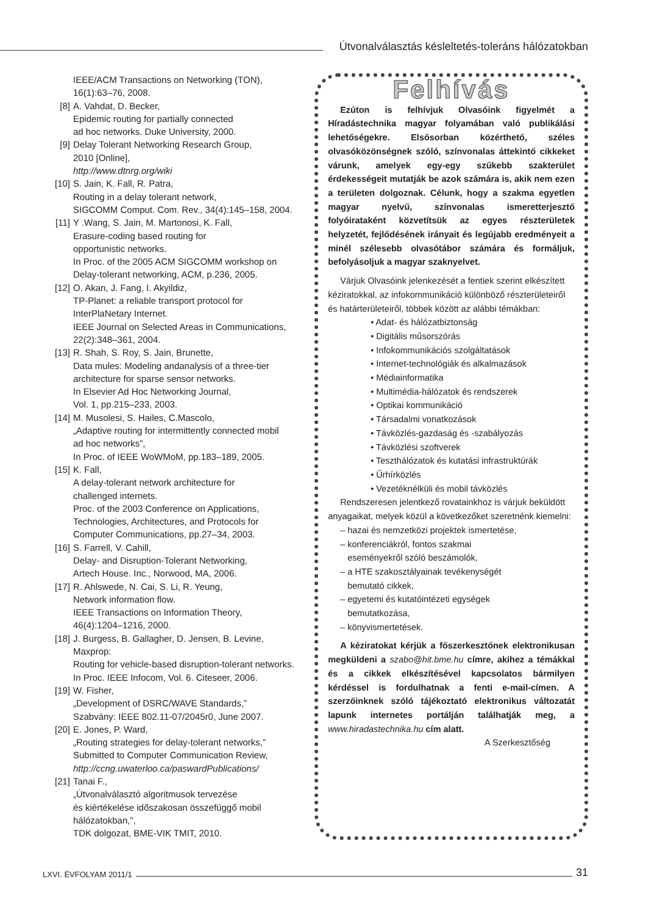Útvonalválasztás késleltetés-toleráns hálózatokban
IEEE/ACM Transactions on Networking (TON),
16(1):63–76, 2008.
[8] A. Vahdat, D. Becker,
Epidemic routing for partially connected
ad hoc networks. Duke University, 2000.
[9] Delay Tolerant Networking Research Group,
2010 [Online],
http://www.dtnrg.org/wiki
[10] S. Jain, K. Fall, R. Patra,
Routing in a delay tolerant network,
SIGCOMM Comput. Com. Rev., 34(4):145–158, 2004.
[11] Y .Wang, S. Jain, M. Martonosi, K. Fall,
Erasure-coding based routing for
opportunistic networks.
In Proc. of the 2005 ACM SIGCOMM workshop on
Delay-tolerant networking, ACM, p.236, 2005.
[12] O. Akan, J. Fang, I. Akyildiz,
TP-Planet: a reliable transport protocol for
InterPlaNetary Internet.
IEEE Journal on Selected Areas in Communications,
22(2):348–361, 2004.
[13] R. Shah, S. Roy, S. Jain, Brunette,
Data mules: Modeling andanalysis of a three-tier
architecture for sparse sensor networks.
In Elsevier Ad Hoc Networking Journal,
Vol. 1, pp.215–233, 2003.
[14] M. Musolesi, S. Hailes, C.Mascolo,
„Adaptive routing for intermittently connected mobil
ad hoc networks”,
In Proc. of IEEE WoWMoM, pp.183–189, 2005.
[15] K. Fall,
A delay-tolerant network architecture for
challenged internets.
Proc. of the 2003 Conference on Applications,
Technologies, Architectures, and Protocols for
Computer Communications, pp.27–34, 2003.
[16] S. Farrell, V. Cahill,
Delay- and Disruption-Tolerant Networking,
Artech House. Inc., Norwood, MA, 2006.
[17] R. Ahlswede, N. Cai, S. Li, R. Yeung,
Network information flow.
IEEE Transactions on Information Theory,
46(4):1204–1216, 2000.
[18] J. Burgess, B. Gallagher, D. Jensen, B. Levine,
Maxprop:
Routing for vehicle-based disruption-tolerant networks.
In Proc. IEEE Infocom, Vol. 6. Citeseer, 2006.
[19] W. Fisher,
„Development of DSRC/WAVE Standards,”
Szabvány: IEEE 802.11-07/2045r0, June 2007.
[20] E. Jones, P. Ward,
„Routing strategies for delay-tolerant networks,”
Submitted to Computer Communication Review,
http://ccng.uwaterloo.ca/paswardPublications/
[21] Tanai F.,
„Útvonalválasztó algoritmusok tervezése
és kiértékelése időszakosan összefüggő mobil
hálózatokban,”,
TDK dolgozat, BME-VIK TMIT, 2010.
Felhívás
Ezúton is felhívjuk Olvasóink figyelmét a Híradástechnika magyar folyamában való publikálási lehetőségekre. Elsősorban közérthető, széles olvasóközönségnek szóló, színvonalas áttekintő cikkeket várunk, amelyek egy-egy szűkebb szakterület érdekességeit mutatják be azok számára is, akik nem ezen a területen dolgoznak. Célunk, hogy a szakma egyetlen magyar nyelvű, színvonalas ismeretterjesztő folyóirataként közvetítsük az egyes részterületek helyzetét, fejlődésének irányait és legújabb eredményeit a minél szélesebb olvasótábor számára és formáljuk, befolyásoljuk a magyar szaknyelvet.
Várjuk Olvasóink jelenkezését a fentiek szerint elkészített kéziratokkal, az infokommunikáció különböző részterületeiről és határterületeiről, többek között az alábbi témákban:
• Adat- és hálózatbiztonság
• Digitális műsorszórás
• Infokommunikációs szolgáltatások
• Internet-technológiák és alkalmazások
• Médiainformatika
• Multimédia-hálózatok és rendszerek
• Optikai kommunikáció
• Társadalmi vonatkozások
• Távközlés-gazdaság és -szabályozás
• Távközlési szoftverek
• Teszthálózatok és kutatási infrastruktúrák
• Űrhírközlés
• Vezetéknélküli és mobil távközlés
Rendszeresen jelentkező rovatainkhoz is várjuk beküldött anyagaikat, melyek közül a következőket szeretnénk kiemelni:
– hazai és nemzetközi projektek ismertetése,
– konferenciákról, fontos szakmai
eseményekről szóló beszámolók,
– a HTE szakosztályainak tevékenységét
bemutató cikkek,
– egyetemi és kutatóintézeti egységek
bemutatkozása,
– könyvismertetések.
A kéziratokat kérjük a főszerkesztőnek elektronikusan megküldeni a szabo@hit.bme.hu címre, akihez a témákkal és a cikkek elkészítésével kapcsolatos bármilyen kérdéssel is fordulhatnak a fenti e-mail-címen. A szerzőinknek szóló tájékoztató elektronikus változatát lapunk internetes portálján találhatják meg, a www.hiradastechnika.hu cím alatt.
A Szerkesztőség
LXVI. ÉVFOLYAM 2011/1 31